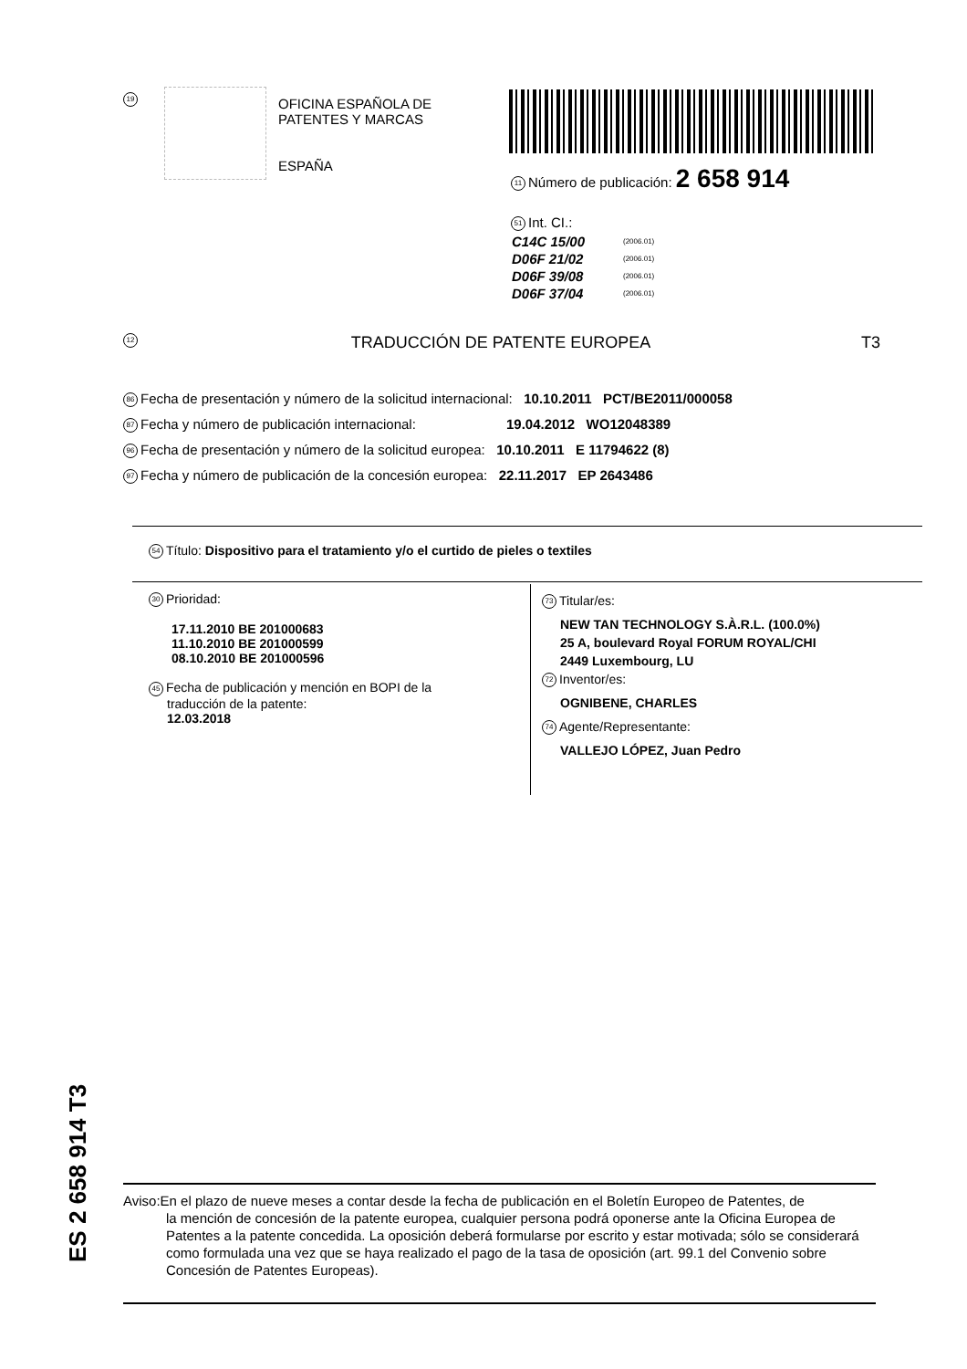19
OFICINA ESPAÑOLA DE
PATENTES Y MARCAS
ESPAÑA
11 Número de publicación: 2 658 914
51 Int. CI.:
| C14C 15/00 | (2006.01) |
| D06F 21/02 | (2006.01) |
| D06F 39/08 | (2006.01) |
| D06F 37/04 | (2006.01) |
12 TRADUCCIÓN DE PATENTE EUROPEA T3
86 Fecha de presentación y número de la solicitud internacional: 10.10.2011 PCT/BE2011/000058
87 Fecha y número de publicación internacional: 19.04.2012 WO12048389
96 Fecha de presentación y número de la solicitud europea: 10.10.2011 E 11794622 (8)
97 Fecha y número de publicación de la concesión europea: 22.11.2017 EP 2643486
54 Título: Dispositivo para el tratamiento y/o el curtido de pieles o textiles
30 Prioridad:
17.11.2010 BE 201000683
11.10.2010 BE 201000599
08.10.2010 BE 201000596
45 Fecha de publicación y mención en BOPI de la
traducción de la patente:
12.03.2018
73 Titular/es:
NEW TAN TECHNOLOGY S.À.R.L. (100.0%)
25 A, boulevard Royal FORUM ROYAL/CHI
2449 Luxembourg, LU
72 Inventor/es:
OGNIBENE, CHARLES
74 Agente/Representante:
VALLEJO LÓPEZ, Juan Pedro
ES 2 658 914 T3
Aviso:En el plazo de nueve meses a contar desde la fecha de publicación en el Boletín Europeo de Patentes, de
la mención de concesión de la patente europea, cualquier persona podrá oponerse ante la Oficina Europea de Patentes a la patente concedida. La oposición deberá formularse por escrito y estar motivada; sólo se considerará como formulada una vez que se haya realizado el pago de la tasa de oposición (art. 99.1 del Convenio sobre Concesión de Patentes Europeas).